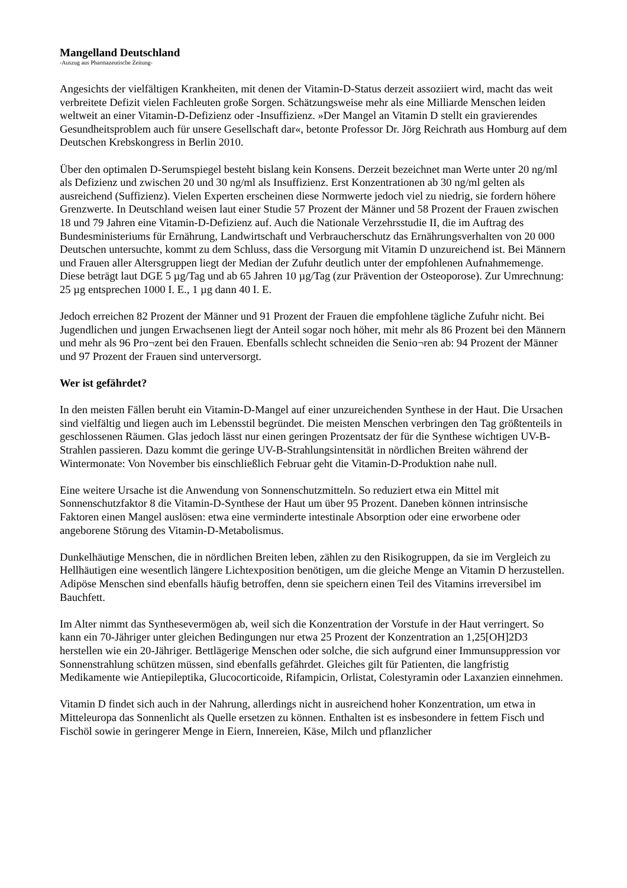Mangelland Deutschland
-Auszug aus Pharmazeutische Zeitung-
Angesichts der vielfältigen Krankheiten, mit denen der Vitamin-D-Status derzeit assoziiert wird, macht das weit verbreitete Defizit vielen Fachleuten große Sorgen. Schätzungsweise mehr als eine Milliarde Menschen leiden weltweit an einer Vitamin-D-Defizienz oder -Insuffizienz. »Der Mangel an Vitamin D stellt ein gravierendes Gesundheitsproblem auch für unsere Gesellschaft dar«, betonte Professor Dr. Jörg Reichrath aus Homburg auf dem Deutschen Krebskongress in Berlin 2010.
Über den optimalen D-Serumspiegel besteht bislang kein Konsens. Derzeit bezeichnet man Werte unter 20 ng/ml als Defizienz und zwischen 20 und 30 ng/ml als Insuffizienz. Erst Konzentrationen ab 30 ng/ml gelten als ausreichend (Suffizienz). Vielen Experten erscheinen diese Normwerte jedoch viel zu niedrig, sie fordern höhere Grenzwerte. In Deutschland weisen laut einer Studie 57 Prozent der Männer und 58 Prozent der Frauen zwischen 18 und 79 Jahren eine Vitamin-D-Defizienz auf. Auch die Nationale Verzehrsstudie II, die im Auftrag des Bundesministeriums für Ernährung, Landwirtschaft und Verbraucherschutz das Ernährungsverhalten von 20 000 Deutschen untersuchte, kommt zu dem Schluss, dass die Versorgung mit Vitamin D unzureichend ist. Bei Männern und Frauen aller Altersgruppen liegt der Median der Zufuhr deutlich unter der empfohlenen Aufnahmemenge. Diese beträgt laut DGE 5 µg/Tag und ab 65 Jahren 10 µg/Tag (zur Prävention der Osteoporose). Zur Umrechnung: 25 µg entsprechen 1000 I. E., 1 µg dann 40 I. E.
Jedoch erreichen 82 Prozent der Männer und 91 Prozent der Frauen die empfohlene tägliche Zufuhr nicht. Bei Jugendlichen und jungen Erwachsenen liegt der Anteil sogar noch höher, mit mehr als 86 Prozent bei den Männern und mehr als 96 Pro¬zent bei den Frauen. Ebenfalls schlecht schneiden die Senio¬ren ab: 94 Prozent der Männer und 97 Prozent der Frauen sind unterversorgt.
Wer ist gefährdet?
In den meisten Fällen beruht ein Vitamin-D-Mangel auf einer unzureichenden Synthese in der Haut. Die Ursachen sind vielfältig und liegen auch im Lebensstil begründet. Die meisten Menschen verbringen den Tag größtenteils in geschlossenen Räumen. Glas jedoch lässt nur einen geringen Prozentsatz der für die Synthese wichtigen UV-B-Strahlen passieren. Dazu kommt die geringe UV-B-Strahlungsintensität in nördlichen Breiten während der Wintermonate: Von November bis einschließlich Februar geht die Vitamin-D-Produktion nahe null.
Eine weitere Ursache ist die Anwendung von Sonnenschutzmitteln. So reduziert etwa ein Mittel mit Sonnenschutzfaktor 8 die Vitamin-D-Synthese der Haut um über 95 Prozent. Daneben können intrinsische Faktoren einen Mangel auslösen: etwa eine verminderte intestinale Absorption oder eine erworbene oder angeborene Störung des Vitamin-D-Metabolismus.
Dunkelhäutige Menschen, die in nördlichen Breiten leben, zählen zu den Risikogruppen, da sie im Vergleich zu Hellhäutigen eine wesentlich längere Lichtexposition benötigen, um die gleiche Menge an Vitamin D herzustellen. Adipöse Menschen sind ebenfalls häufig betroffen, denn sie speichern einen Teil des Vitamins irreversibel im Bauchfett.
Im Alter nimmt das Synthesevermögen ab, weil sich die Konzentration der Vorstufe in der Haut verringert. So kann ein 70-Jähriger unter gleichen Bedingungen nur etwa 25 Prozent der Konzentration an 1,25[OH]2D3 herstellen wie ein 20-Jähriger. Bettlägerige Menschen oder solche, die sich aufgrund einer Immunsuppression vor Sonnenstrahlung schützen müssen, sind ebenfalls gefährdet. Gleiches gilt für Patienten, die langfristig Medikamente wie Antiepileptika, Glucocorticoide, Rifampicin, Orlistat, Colestyramin oder Laxanzien einnehmen.
Vitamin D findet sich auch in der Nahrung, allerdings nicht in ausreichend hoher Konzentration, um etwa in Mitteleuropa das Sonnenlicht als Quelle ersetzen zu können. Enthalten ist es insbesondere in fettem Fisch und Fischöl sowie in geringerer Menge in Eiern, Innereien, Käse, Milch und pflanzlicher